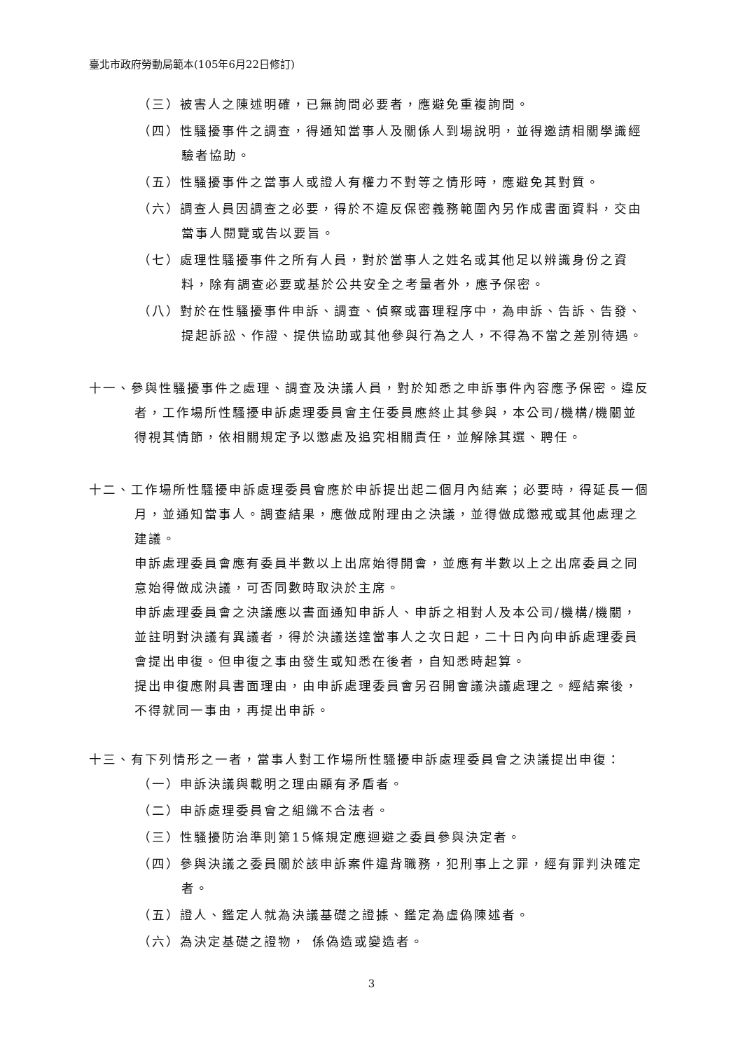臺北市政府勞動局範本(105年6月22日修訂)
（三）被害人之陳述明確，已無詢問必要者，應避免重複詢問。
（四）性騷擾事件之調查，得通知當事人及關係人到場說明，並得邀請相關學識經驗者協助。
（五）性騷擾事件之當事人或證人有權力不對等之情形時，應避免其對質。
（六）調查人員因調查之必要，得於不違反保密義務範圍內另作成書面資料，交由當事人閱覽或告以要旨。
（七）處理性騷擾事件之所有人員，對於當事人之姓名或其他足以辨識身份之資料，除有調查必要或基於公共安全之考量者外，應予保密。
（八）對於在性騷擾事件申訴、調查、偵察或審理程序中，為申訴、告訴、告發、提起訴訟、作證、提供協助或其他參與行為之人，不得為不當之差別待遇。
十一、參與性騷擾事件之處理、調查及決議人員，對於知悉之申訴事件內容應予保密。違反者，工作場所性騷擾申訴處理委員會主任委員應終止其參與，本公司/機構/機關並得視其情節，依相關規定予以懲處及追究相關責任，並解除其選、聘任。
十二、工作場所性騷擾申訴處理委員會應於申訴提出起二個月內結案；必要時，得延長一個月，並通知當事人。調查結果，應做成附理由之決議，並得做成懲戒或其他處理之建議。
申訴處理委員會應有委員半數以上出席始得開會，並應有半數以上之出席委員之同意始得做成決議，可否同數時取決於主席。
申訴處理委員會之決議應以書面通知申訴人、申訴之相對人及本公司/機構/機關，並註明對決議有異議者，得於決議送達當事人之次日起，二十日內向申訴處理委員會提出申復。但申復之事由發生或知悉在後者，自知悉時起算。
提出申復應附具書面理由，由申訴處理委員會另召開會議決議處理之。經結案後，不得就同一事由，再提出申訴。
十三、有下列情形之一者，當事人對工作場所性騷擾申訴處理委員會之決議提出申復：
（一）申訴決議與載明之理由顯有矛盾者。
（二）申訴處理委員會之組織不合法者。
（三）性騷擾防治準則第15條規定應迴避之委員參與決定者。
（四）參與決議之委員關於該申訴案件違背職務，犯刑事上之罪，經有罪判決確定者。
（五）證人、鑑定人就為決議基礎之證據、鑑定為虛偽陳述者。
（六）為決定基礎之證物， 係偽造或變造者。
3